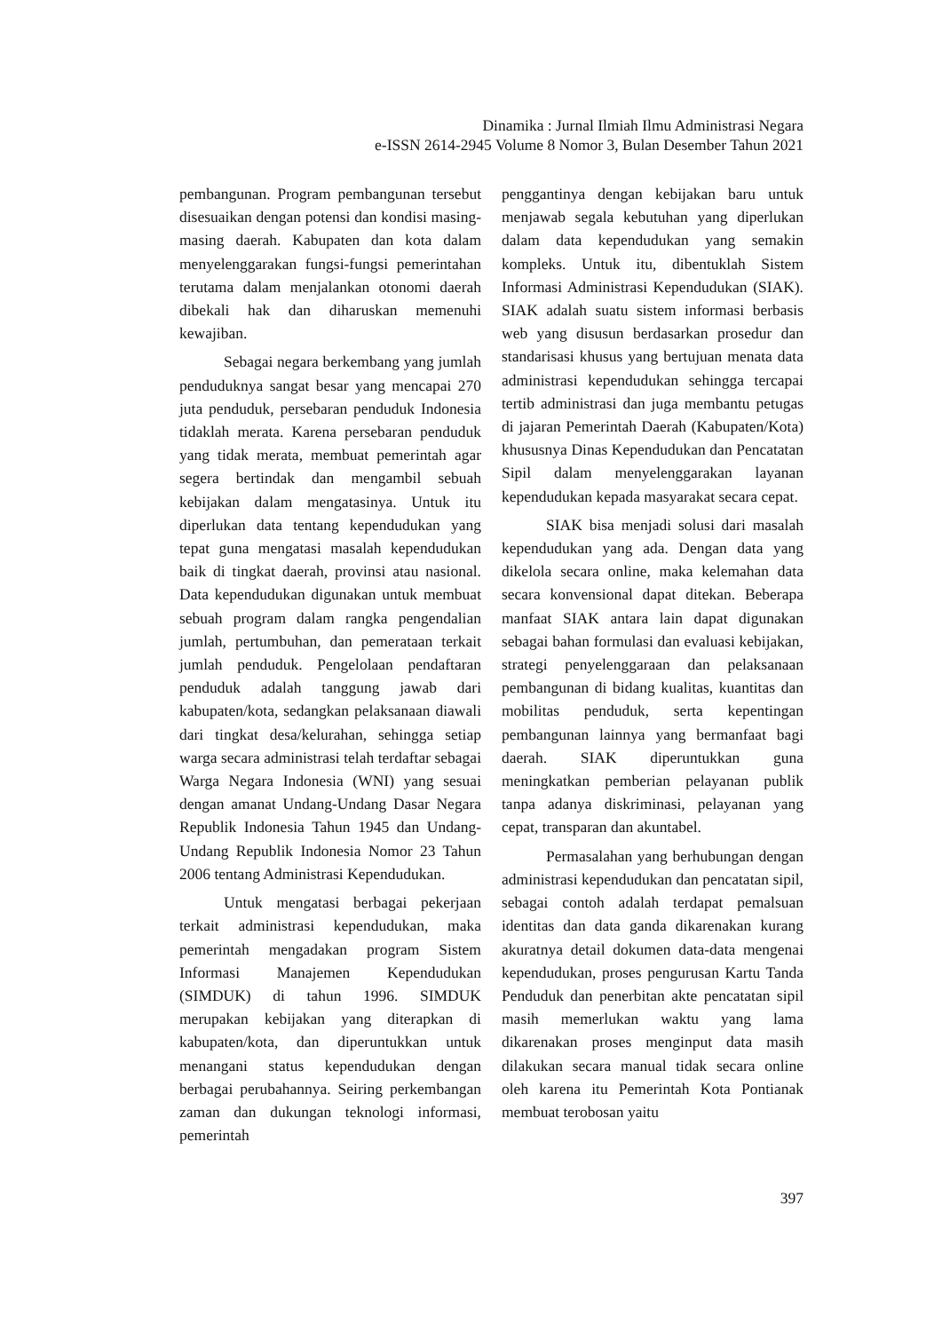Dinamika : Jurnal Ilmiah Ilmu Administrasi Negara
e-ISSN 2614-2945 Volume 8 Nomor 3, Bulan Desember Tahun 2021
pembangunan. Program pembangunan tersebut disesuaikan dengan potensi dan kondisi masing-masing daerah. Kabupaten dan kota dalam menyelenggarakan fungsi-fungsi pemerintahan terutama dalam menjalankan otonomi daerah dibekali hak dan diharuskan memenuhi kewajiban.
Sebagai negara berkembang yang jumlah penduduknya sangat besar yang mencapai 270 juta penduduk, persebaran penduduk Indonesia tidaklah merata. Karena persebaran penduduk yang tidak merata, membuat pemerintah agar segera bertindak dan mengambil sebuah kebijakan dalam mengatasinya. Untuk itu diperlukan data tentang kependudukan yang tepat guna mengatasi masalah kependudukan baik di tingkat daerah, provinsi atau nasional. Data kependudukan digunakan untuk membuat sebuah program dalam rangka pengendalian jumlah, pertumbuhan, dan pemerataan terkait jumlah penduduk. Pengelolaan pendaftaran penduduk adalah tanggung jawab dari kabupaten/kota, sedangkan pelaksanaan diawali dari tingkat desa/kelurahan, sehingga setiap warga secara administrasi telah terdaftar sebagai Warga Negara Indonesia (WNI) yang sesuai dengan amanat Undang-Undang Dasar Negara Republik Indonesia Tahun 1945 dan Undang-Undang Republik Indonesia Nomor 23 Tahun 2006 tentang Administrasi Kependudukan.
Untuk mengatasi berbagai pekerjaan terkait administrasi kependudukan, maka pemerintah mengadakan program Sistem Informasi Manajemen Kependudukan (SIMDUK) di tahun 1996. SIMDUK merupakan kebijakan yang diterapkan di kabupaten/kota, dan diperuntukkan untuk menangani status kependudukan dengan berbagai perubahannya. Seiring perkembangan zaman dan dukungan teknologi informasi, pemerintah
penggantinya dengan kebijakan baru untuk menjawab segala kebutuhan yang diperlukan dalam data kependudukan yang semakin kompleks. Untuk itu, dibentuklah Sistem Informasi Administrasi Kependudukan (SIAK). SIAK adalah suatu sistem informasi berbasis web yang disusun berdasarkan prosedur dan standarisasi khusus yang bertujuan menata data administrasi kependudukan sehingga tercapai tertib administrasi dan juga membantu petugas di jajaran Pemerintah Daerah (Kabupaten/Kota) khususnya Dinas Kependudukan dan Pencatatan Sipil dalam menyelenggarakan layanan kependudukan kepada masyarakat secara cepat.
SIAK bisa menjadi solusi dari masalah kependudukan yang ada. Dengan data yang dikelola secara online, maka kelemahan data secara konvensional dapat ditekan. Beberapa manfaat SIAK antara lain dapat digunakan sebagai bahan formulasi dan evaluasi kebijakan, strategi penyelenggaraan dan pelaksanaan pembangunan di bidang kualitas, kuantitas dan mobilitas penduduk, serta kepentingan pembangunan lainnya yang bermanfaat bagi daerah. SIAK diperuntukkan guna meningkatkan pemberian pelayanan publik tanpa adanya diskriminasi, pelayanan yang cepat, transparan dan akuntabel.
Permasalahan yang berhubungan dengan administrasi kependudukan dan pencatatan sipil, sebagai contoh adalah terdapat pemalsuan identitas dan data ganda dikarenakan kurang akuratnya detail dokumen data-data mengenai kependudukan, proses pengurusan Kartu Tanda Penduduk dan penerbitan akte pencatatan sipil masih memerlukan waktu yang lama dikarenakan proses menginput data masih dilakukan secara manual tidak secara online oleh karena itu Pemerintah Kota Pontianak membuat terobosan yaitu
397